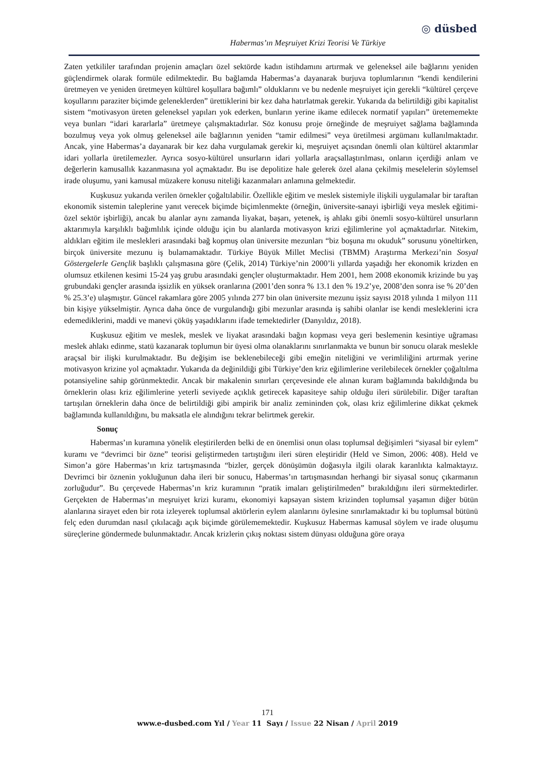◎ düsbed
Habermas’ın Meşruiyet Krizi Teorisi Ve Türkiye
Zaten yetkililer tarafından projenin amaçları özel sektörde kadın istihdamını artırmak ve geleneksel aile bağlarını yeniden güçlendirmek olarak formüle edilmektedir. Bu bağlamda Habermas’a dayanarak burjuva toplumlarının “kendi kendilerini üretmeyen ve yeniden üretmeyen kültürel koşullara bağımlı” olduklarını ve bu nedenle meşruiyet için gerekli “kültürel çerçeve koşullarını paraziter biçimde geleneklerden” ürettiklerini bir kez daha hatırlatmak gerekir. Yukarıda da belirtildiği gibi kapitalist sistem “motivasyon üreten geleneksel yapıları yok ederken, bunların yerine ikame edilecek normatif yapıları” üretememekte veya bunları “idari kararlarla” üretmeye çalışmaktadırlar. Söz konusu proje örneğinde de meşruiyet sağlama bağlamında bozulmuş veya yok olmuş geleneksel aile bağlarının yeniden “tamir edilmesi” veya üretilmesi argümanı kullanılmaktadır. Ancak, yine Habermas’a dayanarak bir kez daha vurgulamak gerekir ki, meşruiyet açısından önemli olan kültürel aktarımlar idari yollarla üretilemezler. Ayrıca sosyo-kültürel unsurların idari yollarla araçsallaştırılması, onların içerdiği anlam ve değerlerin kamusallık kazanmasına yol açmaktadır. Bu ise depolitize hale gelerek özel alana çekilmiş meselelerin söylemsel irade oluşumu, yani kamusal müzakere konusu niteliği kazanmaları anlamına gelmektedir.
Kuşkusuz yukarıda verilen örnekler çoğaltılabilir. Özellikle eğitim ve meslek sistemiyle ilişkili uygulamalar bir taraftan ekonomik sistemin taleplerine yanıt verecek biçimde biçimlenmekte (örneğin, üniversite-sanayi işbirliği veya meslek eğitimi-özel sektör işbirliği), ancak bu alanlar aynı zamanda liyakat, başarı, yetenek, iş ahlakı gibi önemli sosyo-kültürel unsurların aktarımıyla karşılıklı bağımlılık içinde olduğu için bu alanlarda motivasyon krizi eğilimlerine yol açmaktadırlar. Nitekim, aldıkları eğitim ile meslekleri arasındaki bağ kopmuş olan üniversite mezunları “biz boşuna mı okuduk” sorusunu yöneltirken, birçok üniversite mezunu iş bulamamaktadır. Türkiye Büyük Millet Meclisi (TBMM) Araştırma Merkezi’nin Sosyal Göstergelerle Gençlik başlıklı çalışmasına göre (Çelik, 2014) Türkiye’nin 2000’li yıllarda yaşadığı her ekonomik krizden en olumsuz etkilenen kesimi 15-24 yaş grubu arasındaki gençler oluşturmaktadır. Hem 2001, hem 2008 ekonomik krizinde bu yaş grubundaki gençler arasında işsizlik en yüksek oranlarına (2001’den sonra % 13.1 den % 19.2’ye, 2008’den sonra ise % 20’den % 25.3’e) ulaşmıştır. Güncel rakamlara göre 2005 yılında 277 bin olan üniversite mezunu işsiz sayısı 2018 yılında 1 milyon 111 bin kişiye yükselmiştir. Ayrıca daha önce de vurgulandığı gibi mezunlar arasında iş sahibi olanlar ise kendi mesleklerini icra edemediklerini, maddi ve manevi çöküş yaşadıklarını ifade temektedirler (Danyıldız, 2018).
Kuşkusuz eğitim ve meslek, meslek ve liyakat arasındaki bağın kopması veya geri beslemenin kesintiye uğraması meslek ahlakı edinme, statü kazanarak toplumun bir üyesi olma olanaklarını sınırlanmakta ve bunun bir sonucu olarak meslekle araçsal bir ilişki kurulmaktadır. Bu değişim ise beklenebileceği gibi emeğin niteliğini ve verimliliğini artırmak yerine motivasyon krizine yol açmaktadır. Yukarıda da değinildiği gibi Türkiye’den kriz eğilimlerine verilebilecek örnekler çoğaltılma potansiyeline sahip görünmektedir. Ancak bir makalenin sınırları çerçevesinde ele alınan kuram bağlamında bakıldığında bu örneklerin olası kriz eğilimlerine yeterli seviyede açıklık getirecek kapasiteye sahip olduğu ileri sürülebilir. Diğer taraftan tartışılan örneklerin daha önce de belirtildiği gibi ampirik bir analiz zemininden çok, olası kriz eğilimlerine dikkat çekmek bağlamında kullanıldığını, bu maksatla ele alındığını tekrar belirtmek gerekir.
Sonuç
Habermas’ın kuramına yönelik eleştirilerden belki de en önemlisi onun olası toplumsal değişimleri “siyasal bir eylem” kuramı ve “devrimci bir özne” teorisi geliştirmeden tartıştığını ileri süren eleştiridir (Held ve Simon, 2006: 408). Held ve Simon’a göre Habermas’ın kriz tartışmasında “bizler, gerçek dönüşümün doğasıyla ilgili olarak karanlıkta kalmaktayız. Devrimci bir öznenin yokluğunun daha ileri bir sonucu, Habermas’ın tartışmasından herhangi bir siyasal sonuç çıkarmanın zorluğudur”. Bu çerçevede Habermas’ın kriz kuramının “pratik imaları geliştirilmeden” bırakıldığını ileri sürmektedirler. Gerçekten de Habermas’ın meşruiyet krizi kuramı, ekonomiyi kapsayan sistem krizinden toplumsal yaşamın diğer bütün alanlarına sirayet eden bir rota izleyerek toplumsal aktörlerin eylem alanlarını öylesine sınırlamaktadır ki bu toplumsal bütünü felç eden durumdan nasıl çıkılacağı açık biçimde görülememektedir. Kuşkusuz Habermas kamusal söylem ve irade oluşumu süreçlerine göndermede bulunmaktadır. Ancak krizlerin çıkış noktası sistem dünyası olduğuna göre oraya
171
www.e-dusbed.com Yıl / Year 11 Sayı / Issue 22 Nisan / April 2019